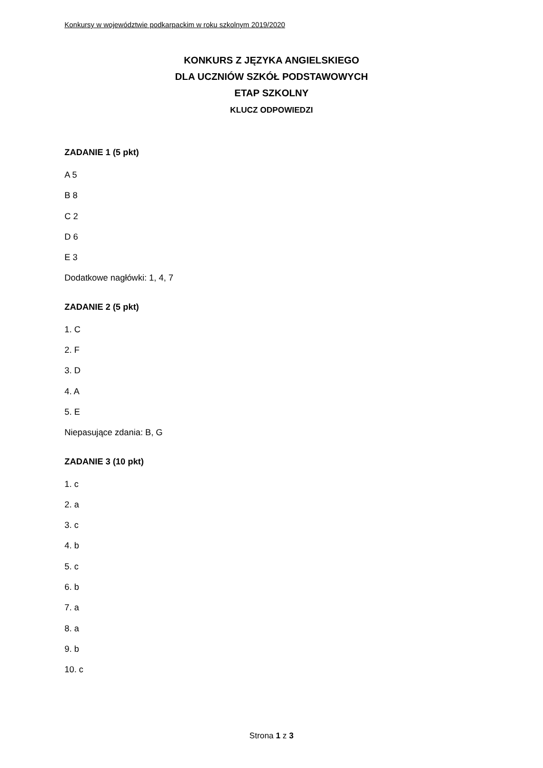Konkursy w województwie podkarpackim w roku szkolnym 2019/2020
KONKURS Z JĘZYKA ANGIELSKIEGO
DLA UCZNIÓW SZKÓŁ PODSTAWOWYCH
ETAP SZKOLNY
KLUCZ ODPOWIEDZI
ZADANIE 1 (5 pkt)
A 5
B 8
C 2
D 6
E 3
Dodatkowe nagłówki: 1, 4, 7
ZADANIE 2 (5 pkt)
1. C
2. F
3. D
4. A
5. E
Niepasujące zdania: B, G
ZADANIE 3 (10 pkt)
1. c
2. a
3. c
4. b
5. c
6. b
7. a
8. a
9. b
10. c
Strona 1 z 3